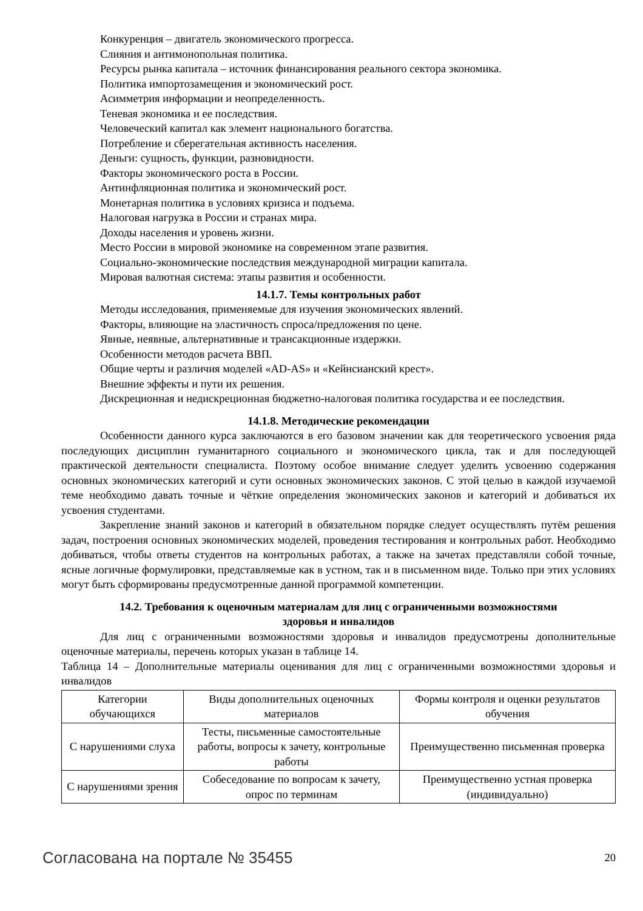Конкуренция – двигатель экономического прогресса.
Слияния и антимонопольная политика.
Ресурсы рынка капитала – источник финансирования реального сектора экономика.
Политика импортозамещения и экономический рост.
Асимметрия информации и неопределенность.
Теневая экономика и ее последствия.
Человеческий капитал как элемент национального богатства.
Потребление и сберегательная активность населения.
Деньги: сущность, функции, разновидности.
Факторы экономического роста в России.
Антинфляционная политика и экономический рост.
Монетарная политика в условиях кризиса и подъема.
Налоговая нагрузка в России и странах мира.
Доходы населения и уровень жизни.
Место России в мировой экономике на современном этапе развития.
Социально-экономические последствия международной миграции капитала.
Мировая валютная система: этапы развития и особенности.
14.1.7. Темы контрольных работ
Методы исследования, применяемые для изучения экономических явлений.
Факторы, влияющие на эластичность спроса/предложения по цене.
Явные, неявные, альтернативные и трансакционные издержки.
Особенности методов расчета ВВП.
Общие черты и различия моделей «AD-AS» и «Кейнсианский крест».
Внешние эффекты и пути их решения.
Дискреционная и недискреционная бюджетно-налоговая политика государства и ее последствия.
14.1.8. Методические рекомендации
Особенности данного курса заключаются в его базовом значении как для теоретического усвоения ряда последующих дисциплин гуманитарного социального и экономического цикла, так и для последующей практической деятельности специалиста. Поэтому особое внимание следует уделить усвоению содержания основных экономических категорий и сути основных экономических законов. С этой целью в каждой изучаемой теме необходимо давать точные и чёткие определения экономических законов и категорий и добиваться их усвоения студентами.
Закрепление знаний законов и категорий в обязательном порядке следует осуществлять путём решения задач, построения основных экономических моделей, проведения тестирования и контрольных работ. Необходимо добиваться, чтобы ответы студентов на контрольных работах, а также на зачетах представляли собой точные, ясные логичные формулировки, представляемые как в устном, так и в письменном виде. Только при этих условиях могут быть сформированы предусмотренные данной программой компетенции.
14.2. Требования к оценочным материалам для лиц с ограниченными возможностями
здоровья и инвалидов
Для лиц с ограниченными возможностями здоровья и инвалидов предусмотрены дополнительные оценочные материалы, перечень которых указан в таблице 14.
Таблица 14 – Дополнительные материалы оценивания для лиц с ограниченными возможностями здоровья и инвалидов
| Категории обучающихся | Виды дополнительных оценочных материалов | Формы контроля и оценки результатов обучения |
| С нарушениями слуха | Тесты, письменные самостоятельные работы, вопросы к зачету, контрольные работы | Преимущественно письменная проверка |
| С нарушениями зрения | Собеседование по вопросам к зачету, опрос по терминам | Преимущественно устная проверка (индивидуально) |
Согласована на портале № 35455 20